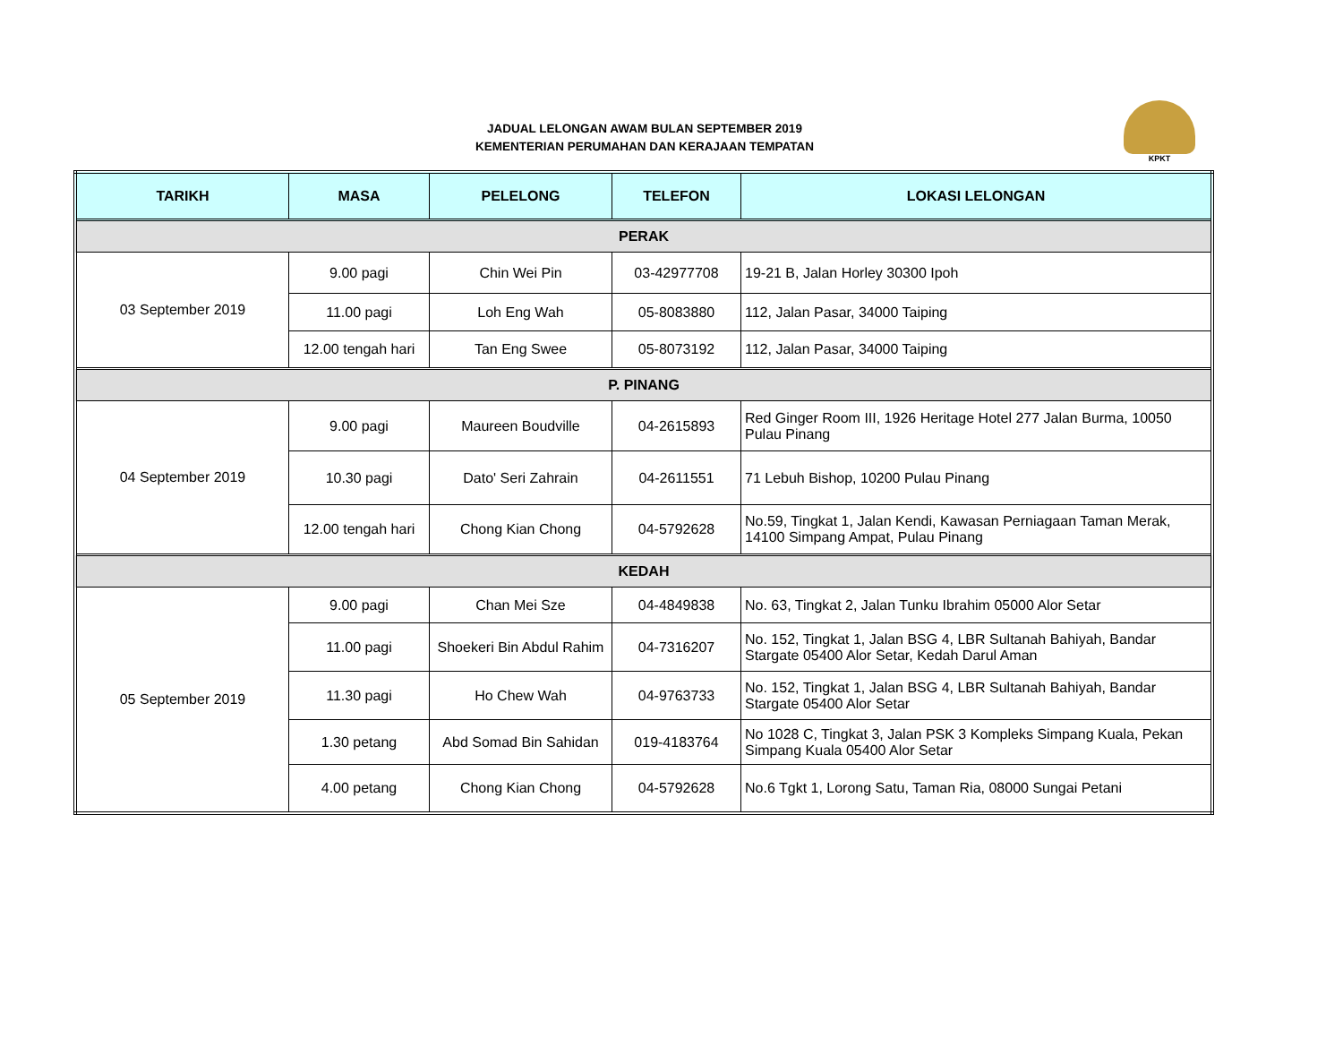JADUAL LELONGAN AWAM BULAN SEPTEMBER 2019
KEMENTERIAN PERUMAHAN DAN KERAJAAN TEMPATAN
KPKT
| TARIKH | MASA | PELELONG | TELEFON | LOKASI LELONGAN |
| --- | --- | --- | --- | --- |
| PERAK | | | | |
| 03 September 2019 | 9.00 pagi | Chin Wei Pin | 03-42977708 | 19-21 B, Jalan Horley 30300 Ipoh |
| | 11.00 pagi | Loh Eng Wah | 05-8083880 | 112, Jalan Pasar, 34000 Taiping |
| | 12.00 tengah hari | Tan Eng Swee | 05-8073192 | 112, Jalan Pasar, 34000 Taiping |
| P. PINANG | | | | |
| 04 September 2019 | 9.00 pagi | Maureen Boudville | 04-2615893 | Red Ginger Room III, 1926 Heritage Hotel 277 Jalan Burma, 10050 Pulau Pinang |
| | 10.30 pagi | Dato' Seri Zahrain | 04-2611551 | 71 Lebuh Bishop, 10200 Pulau Pinang |
| | 12.00 tengah hari | Chong Kian Chong | 04-5792628 | No.59, Tingkat 1, Jalan Kendi, Kawasan Perniagaan Taman Merak, 14100 Simpang Ampat, Pulau Pinang |
| KEDAH | | | | |
| 05 September 2019 | 9.00 pagi | Chan Mei Sze | 04-4849838 | No. 63, Tingkat 2, Jalan Tunku Ibrahim 05000 Alor Setar |
| | 11.00 pagi | Shoekeri Bin Abdul Rahim | 04-7316207 | No. 152, Tingkat 1, Jalan BSG 4, LBR Sultanah Bahiyah, Bandar Stargate 05400 Alor Setar, Kedah Darul Aman |
| | 11.30 pagi | Ho Chew Wah | 04-9763733 | No. 152, Tingkat 1, Jalan BSG 4, LBR Sultanah Bahiyah, Bandar Stargate 05400 Alor Setar |
| | 1.30 petang | Abd Somad Bin Sahidan | 019-4183764 | No 1028 C, Tingkat 3, Jalan PSK 3 Kompleks Simpang Kuala, Pekan Simpang Kuala 05400 Alor Setar |
| | 4.00 petang | Chong Kian Chong | 04-5792628 | No.6 Tgkt 1, Lorong Satu, Taman Ria, 08000 Sungai Petani |